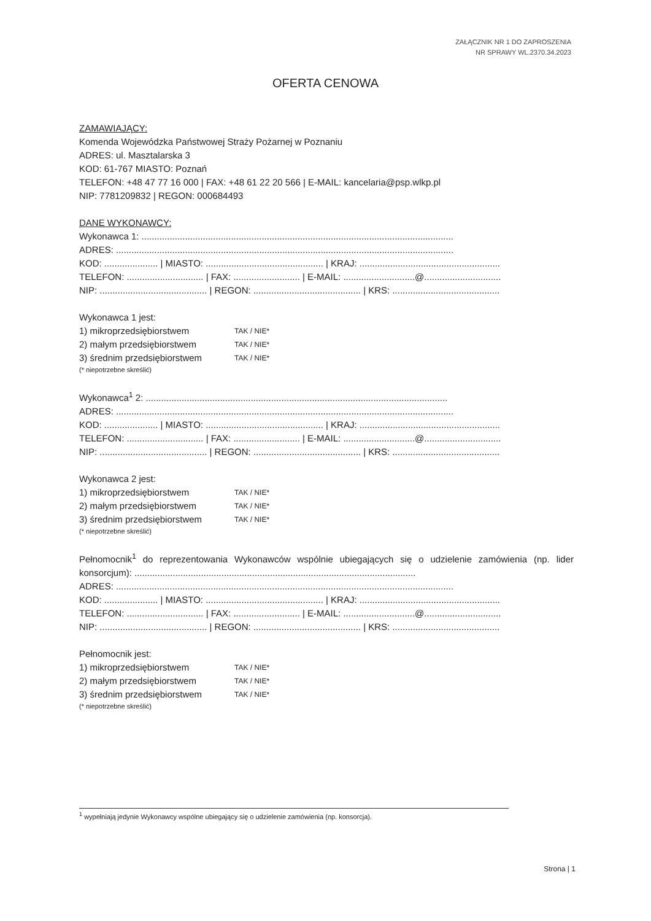ZAŁĄCZNIK NR 1 DO ZAPROSZENIA
NR SPRAWY WL.2370.34.2023
OFERTA CENOWA
ZAMAWIAJĄCY:
Komenda Wojewódzka Państwowej Straży Pożarnej w Poznaniu
ADRES: ul. Masztalarska 3
KOD: 61-767 MIASTO: Poznań
TELEFON: +48 47 77 16 000 | FAX: +48 61 22 20 566 | E-MAIL: kancelaria@psp.wlkp.pl
NIP: 7781209832 | REGON: 000684493
DANE WYKONAWCY:
Wykonawca 1: ..........................................................................................................................
ADRES: ....................................................................................................................................
KOD: ..................... | MIASTO: .............................................. | KRAJ: .......................................................
TELEFON: .............................. | FAX: .......................... | E-MAIL: ............................@..............................
NIP: .......................................... | REGON: .......................................... | KRS: ..........................................
Wykonawca 1 jest:
1) mikroprzedsiębiorstwem TAK / NIE*
2) małym przedsiębiorstwem TAK / NIE*
3) średnim przedsiębiorstwem TAK / NIE*
(* niepotrzebne skreślić)
Wykonawca<sup>1</sup> 2: ......................................................................................................................
ADRES: ....................................................................................................................................
KOD: ..................... | MIASTO: .............................................. | KRAJ: .......................................................
TELEFON: .............................. | FAX: .......................... | E-MAIL: ............................@..............................
NIP: .......................................... | REGON: .......................................... | KRS: ..........................................
Wykonawca 2 jest:
1) mikroprzedsiębiorstwem TAK / NIE*
2) małym przedsiębiorstwem TAK / NIE*
3) średnim przedsiębiorstwem TAK / NIE*
(* niepotrzebne skreślić)
Pełnomocnik<sup>1</sup> do reprezentowania Wykonawców wspólnie ubiegających się o udzielenie zamówienia (np. lider konsorcjum): ..............................................................................................................
ADRES: ....................................................................................................................................
KOD: ..................... | MIASTO: .............................................. | KRAJ: .......................................................
TELEFON: .............................. | FAX: .......................... | E-MAIL: ............................@..............................
NIP: .......................................... | REGON: .......................................... | KRS: ..........................................
Pełnomocnik jest:
1) mikroprzedsiębiorstwem TAK / NIE*
2) małym przedsiębiorstwem TAK / NIE*
3) średnim przedsiębiorstwem TAK / NIE*
(* niepotrzebne skreślić)
<sup>1</sup> wypełniają jedynie Wykonawcy wspólne ubiegający się o udzielenie zamówienia (np. konsorcja).
Strona | 1